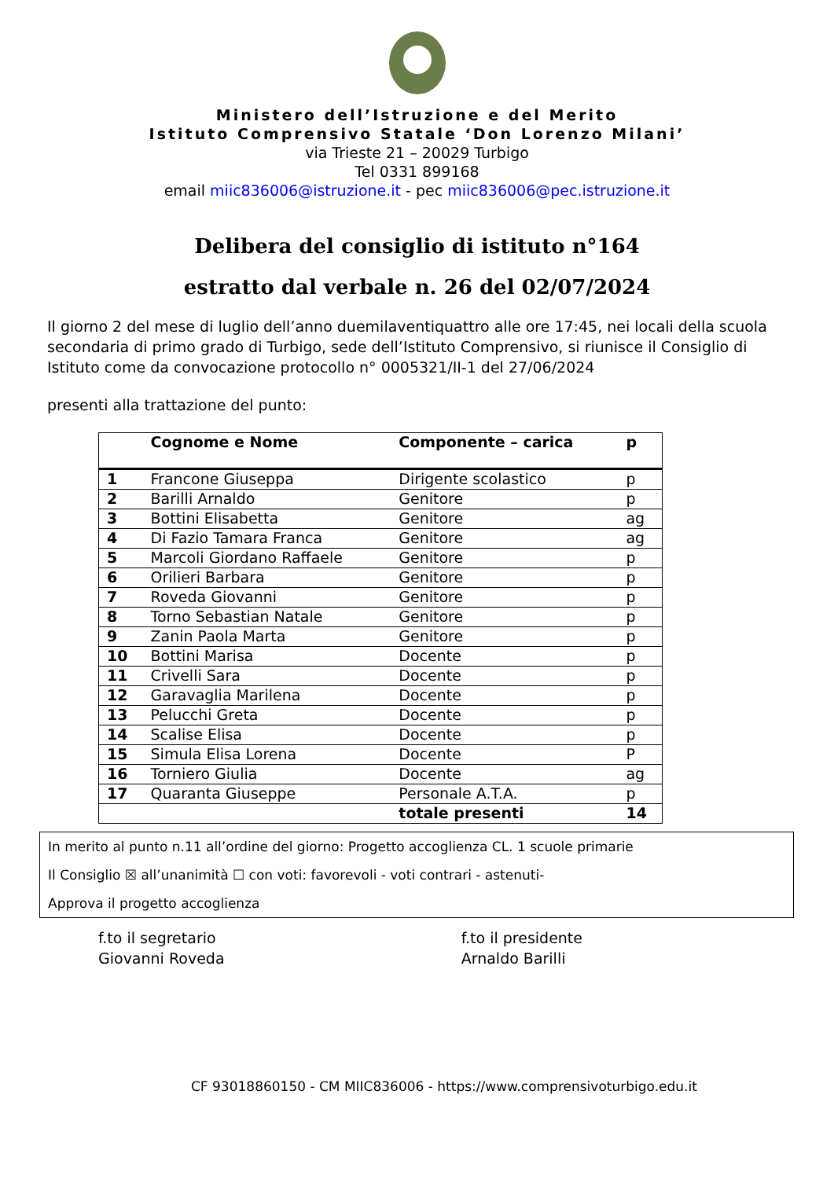Ministero dell’Istruzione e del Merito
Istituto Comprensivo Statale ‘Don Lorenzo Milani’
via Trieste 21 – 20029 Turbigo
Tel 0331 899168
email miic836006@istruzione.it - pec miic836006@pec.istruzione.it
Delibera del consiglio di istituto n°164
estratto dal verbale n. 26 del 02/07/2024
Il giorno 2 del mese di luglio dell’anno duemilaventiquattro alle ore 17:45, nei locali della scuola secondaria di primo grado di Turbigo, sede dell’Istituto Comprensivo, si riunisce il Consiglio di Istituto come da convocazione protocollo n° 0005321/II-1 del 27/06/2024
presenti alla trattazione del punto:
| | Cognome e Nome | Componente – carica | p |
| --- | --- | --- | --- |
| 1 | Francone Giuseppa | Dirigente scolastico | p |
| 2 | Barilli Arnaldo | Genitore | p |
| 3 | Bottini Elisabetta | Genitore | ag |
| 4 | Di Fazio Tamara Franca | Genitore | ag |
| 5 | Marcoli Giordano Raffaele | Genitore | p |
| 6 | Orilieri Barbara | Genitore | p |
| 7 | Roveda Giovanni | Genitore | p |
| 8 | Torno Sebastian Natale | Genitore | p |
| 9 | Zanin Paola Marta | Genitore | p |
| 10 | Bottini Marisa | Docente | p |
| 11 | Crivelli Sara | Docente | p |
| 12 | Garavaglia Marilena | Docente | p |
| 13 | Pelucchi Greta | Docente | p |
| 14 | Scalise Elisa | Docente | p |
| 15 | Simula Elisa Lorena | Docente | P |
| 16 | Torniero Giulia | Docente | ag |
| 17 | Quaranta Giuseppe | Personale A.T.A. | p |
| | | totale presenti | 14 |
In merito al punto n.11 all’ordine del giorno: Progetto accoglienza CL. 1 scuole primarie
Il Consiglio ☒ all’unanimità ☐ con voti: favorevoli - voti contrari - astenuti-
Approva il progetto accoglienza
f.to il segretario
Giovanni Roveda
f.to il presidente
Arnaldo Barilli
CF 93018860150 - CM MIIC836006 - https://www.comprensivoturbigo.edu.it